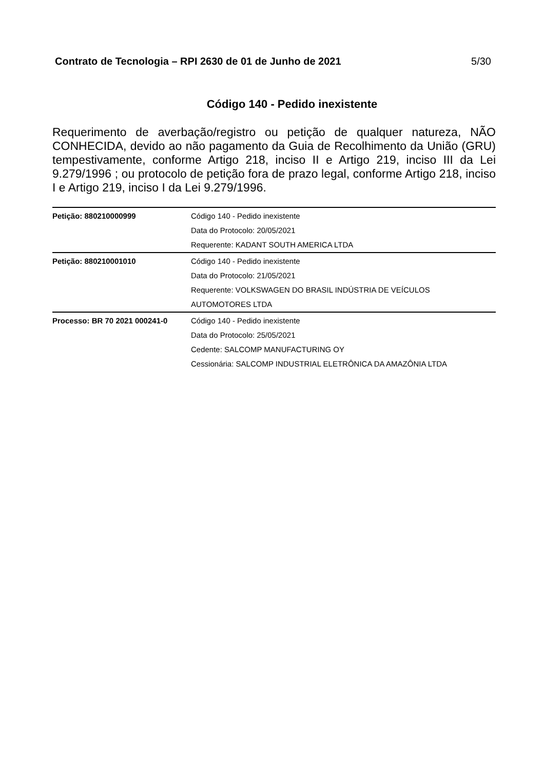Contrato de Tecnologia – RPI 2630 de 01 de Junho de 2021 5/30
Código 140 - Pedido inexistente
Requerimento de averbação/registro ou petição de qualquer natureza, NÃO CONHECIDA, devido ao não pagamento da Guia de Recolhimento da União (GRU) tempestivamente, conforme Artigo 218, inciso II e Artigo 219, inciso III da Lei 9.279/1996 ; ou protocolo de petição fora de prazo legal, conforme Artigo 218, inciso I e Artigo 219, inciso I da Lei 9.279/1996.
| Petição: 880210000999 | Código 140 - Pedido inexistente Data do Protocolo: 20/05/2021 Requerente: KADANT SOUTH AMERICA LTDA |
| Petição: 880210001010 | Código 140 - Pedido inexistente Data do Protocolo: 21/05/2021 Requerente: VOLKSWAGEN DO BRASIL INDÚSTRIA DE VEÍCULOS AUTOMOTORES LTDA |
| Processo: BR 70 2021 000241-0 | Código 140 - Pedido inexistente Data do Protocolo: 25/05/2021 Cedente: SALCOMP MANUFACTURING OY Cessionária: SALCOMP INDUSTRIAL ELETRÔNICA DA AMAZÔNIA LTDA |